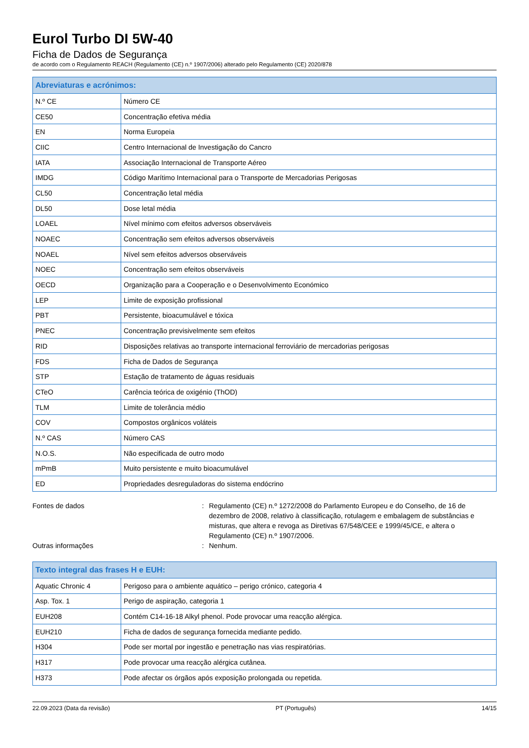Eurol Turbo DI 5W-40
Ficha de Dados de Segurança
de acordo com o Regulamento REACH (Regulamento (CE) n.º 1907/2006) alterado pelo Regulamento (CE) 2020/878
| Abreviaturas e acrónimos: | |
| --- | --- |
| N.º CE | Número CE |
| CE50 | Concentração efetiva média |
| EN | Norma Europeia |
| CIIC | Centro Internacional de Investigação do Cancro |
| IATA | Associação Internacional de Transporte Aéreo |
| IMDG | Código Marítimo Internacional para o Transporte de Mercadorias Perigosas |
| CL50 | Concentração letal média |
| DL50 | Dose letal média |
| LOAEL | Nível mínimo com efeitos adversos observáveis |
| NOAEC | Concentração sem efeitos adversos observáveis |
| NOAEL | Nível sem efeitos adversos observáveis |
| NOEC | Concentração sem efeitos observáveis |
| OECD | Organização para a Cooperação e o Desenvolvimento Económico |
| LEP | Limite de exposição profissional |
| PBT | Persistente, bioacumulável e tóxica |
| PNEC | Concentração previsivelmente sem efeitos |
| RID | Disposições relativas ao transporte internacional ferroviário de mercadorias perigosas |
| FDS | Ficha de Dados de Segurança |
| STP | Estação de tratamento de águas residuais |
| CTeO | Carência teórica de oxigénio (ThOD) |
| TLM | Limite de tolerância médio |
| COV | Compostos orgânicos voláteis |
| N.º CAS | Número CAS |
| N.O.S. | Não especificada de outro modo |
| mPmB | Muito persistente e muito bioacumulável |
| ED | Propriedades desreguladoras do sistema endócrino |
Fontes de dados : Regulamento (CE) n.º 1272/2008 do Parlamento Europeu e do Conselho, de 16 de dezembro de 2008, relativo à classificação, rotulagem e embalagem de substâncias e misturas, que altera e revoga as Diretivas 67/548/CEE e 1999/45/CE, e altera o Regulamento (CE) n.º 1907/2006.
Outras informações : Nenhum.
| Texto integral das frases H e EUH: | |
| --- | --- |
| Aquatic Chronic 4 | Perigoso para o ambiente aquático – perigo crónico, categoria 4 |
| Asp. Tox. 1 | Perigo de aspiração, categoria 1 |
| EUH208 | Contém C14-16-18 Alkyl phenol. Pode provocar uma reacção alérgica. |
| EUH210 | Ficha de dados de segurança fornecida mediante pedido. |
| H304 | Pode ser mortal por ingestão e penetração nas vias respiratórias. |
| H317 | Pode provocar uma reacção alérgica cutânea. |
| H373 | Pode afectar os órgãos após exposição prolongada ou repetida. |
22.09.2023 (Data da revisão) PT (Português) 14/15